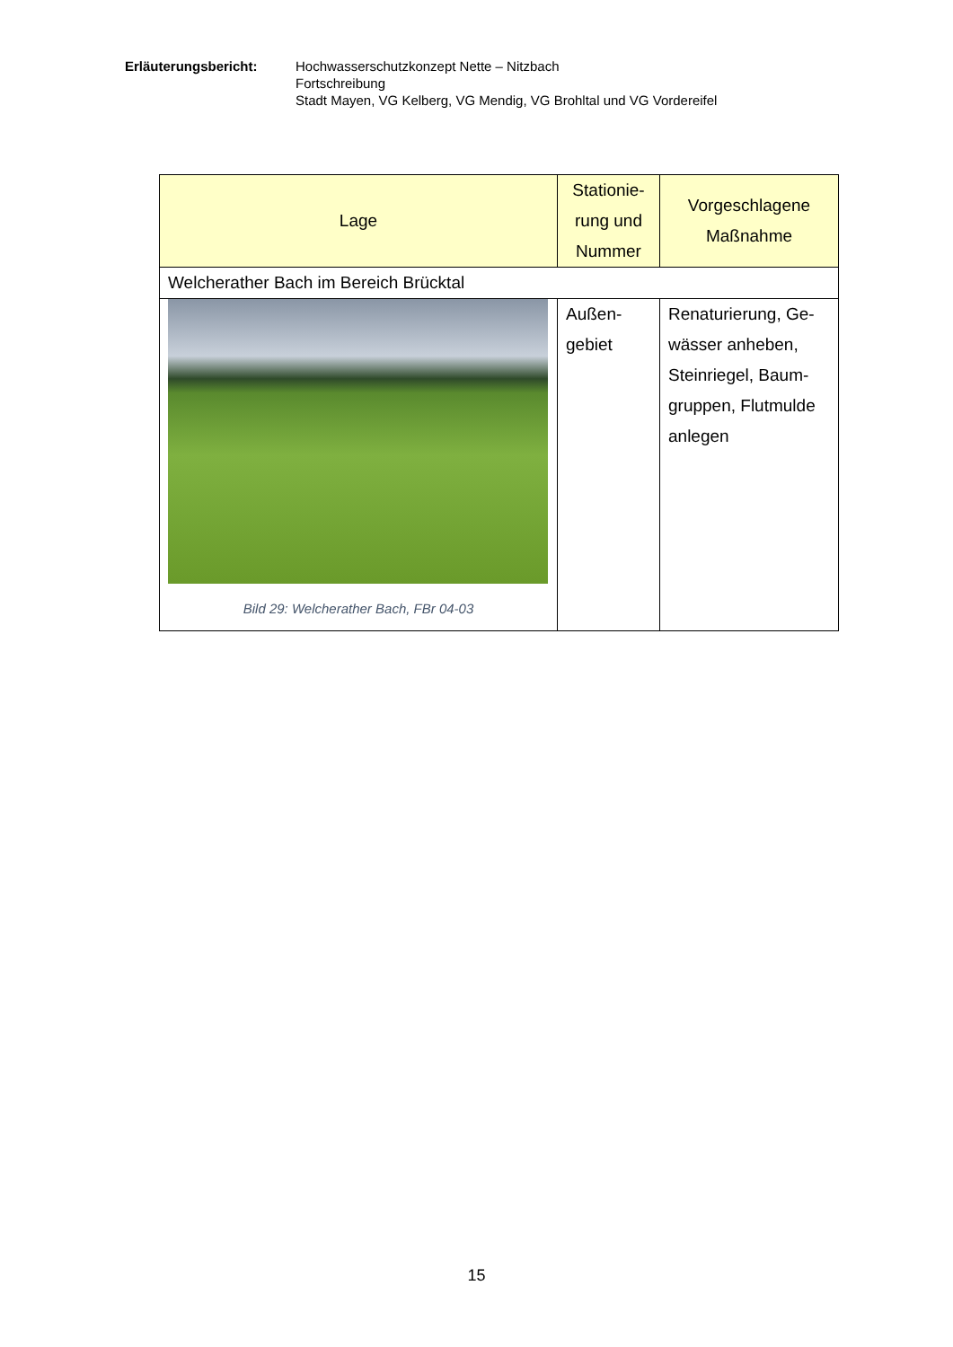Erläuterungsbericht: Hochwasserschutzkonzept Nette – Nitzbach
Fortschreibung
Stadt Mayen, VG Kelberg, VG Mendig, VG Brohltal und VG Vordereifel
| Lage | Stationie- rung und Nummer | Vorgeschlagene Maßnahme |
| --- | --- | --- |
| Welcherather Bach im Bereich Brücktal | | |
| Bild 29: Welcherather Bach, FBr 04-03 | Außen- gebiet | Renaturierung, Ge- wässer anheben, Steinriegel, Baum- gruppen, Flutmulde anlegen |
15